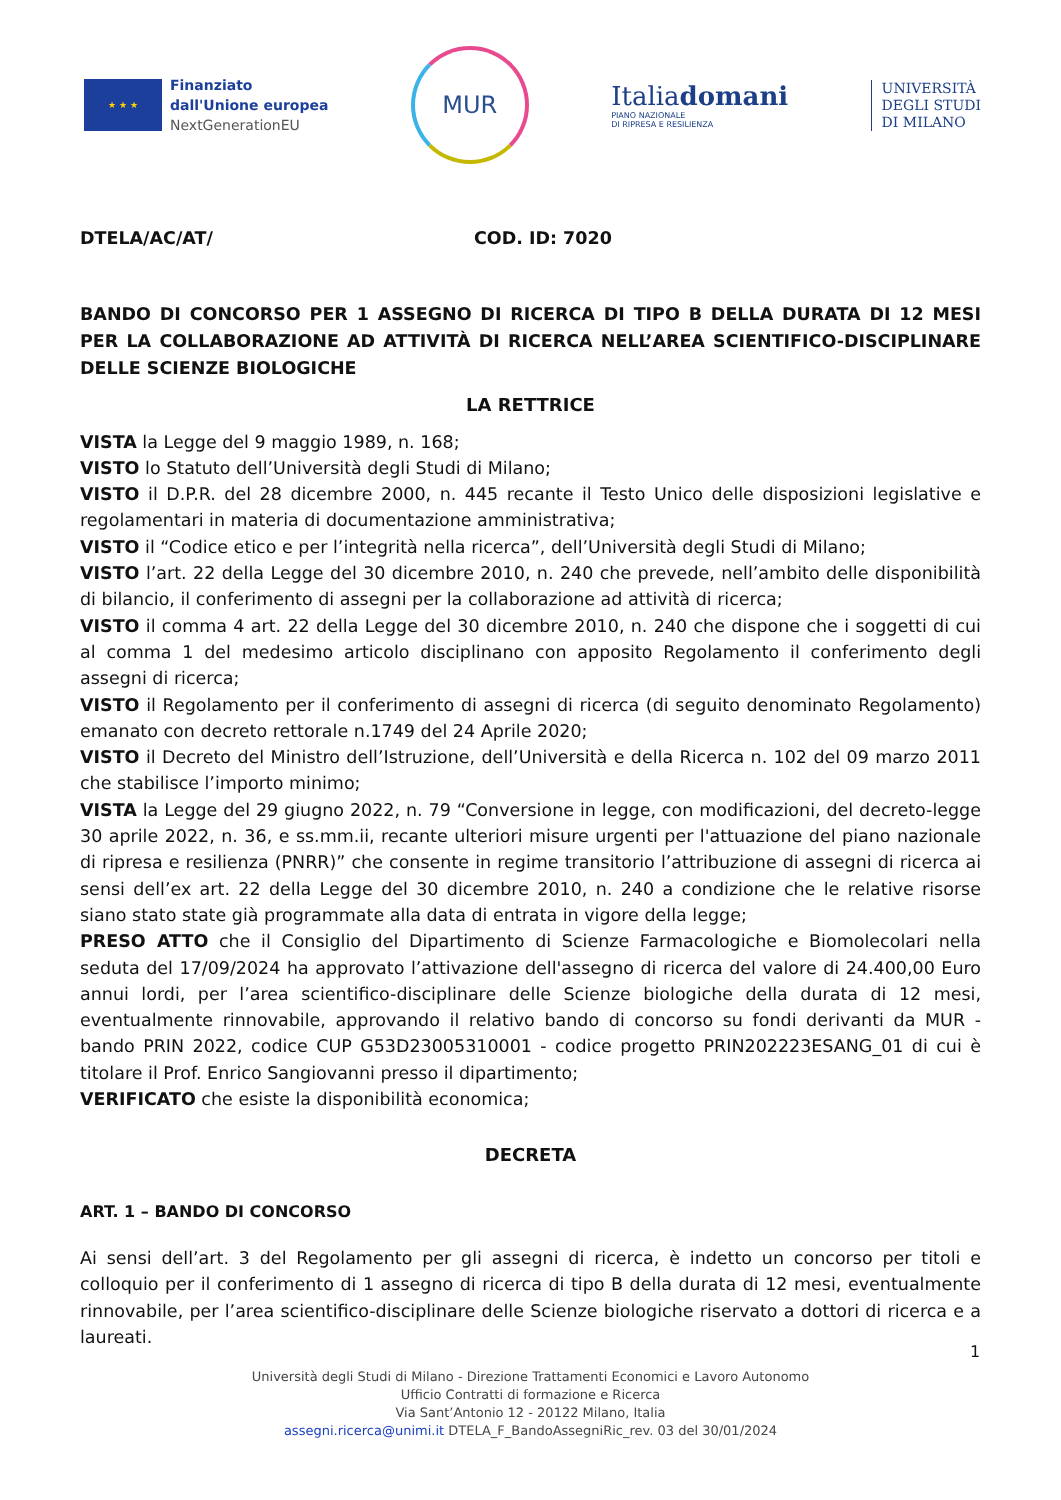★ ★ ★
Finanziato
dall'Unione europea
NextGenerationEU
MUR
Italiadomani
PIANO NAZIONALE
DI RIPRESA E RESILIENZA
UNIVERSITÀ
DEGLI STUDI
DI MILANO
DTELA/AC/AT/ COD. ID: 7020
BANDO DI CONCORSO PER 1 ASSEGNO DI RICERCA DI TIPO B DELLA DURATA DI 12 MESI PER LA COLLABORAZIONE AD ATTIVITÀ DI RICERCA NELL’AREA SCIENTIFICO-DISCIPLINARE DELLE SCIENZE BIOLOGICHE
LA RETTRICE
VISTA la Legge del 9 maggio 1989, n. 168;
VISTO lo Statuto dell’Università degli Studi di Milano;
VISTO il D.P.R. del 28 dicembre 2000, n. 445 recante il Testo Unico delle disposizioni legislative e regolamentari in materia di documentazione amministrativa;
VISTO il “Codice etico e per l’integrità nella ricerca”, dell’Università degli Studi di Milano;
VISTO l’art. 22 della Legge del 30 dicembre 2010, n. 240 che prevede, nell’ambito delle disponibilità di bilancio, il conferimento di assegni per la collaborazione ad attività di ricerca;
VISTO il comma 4 art. 22 della Legge del 30 dicembre 2010, n. 240 che dispone che i soggetti di cui al comma 1 del medesimo articolo disciplinano con apposito Regolamento il conferimento degli assegni di ricerca;
VISTO il Regolamento per il conferimento di assegni di ricerca (di seguito denominato Regolamento) emanato con decreto rettorale n.1749 del 24 Aprile 2020;
VISTO il Decreto del Ministro dell’Istruzione, dell’Università e della Ricerca n. 102 del 09 marzo 2011 che stabilisce l’importo minimo;
VISTA la Legge del 29 giugno 2022, n. 79 “Conversione in legge, con modificazioni, del decreto-legge 30 aprile 2022, n. 36, e ss.mm.ii, recante ulteriori misure urgenti per l'attuazione del piano nazionale di ripresa e resilienza (PNRR)” che consente in regime transitorio l’attribuzione di assegni di ricerca ai sensi dell’ex art. 22 della Legge del 30 dicembre 2010, n. 240 a condizione che le relative risorse siano stato state già programmate alla data di entrata in vigore della legge;
PRESO ATTO che il Consiglio del Dipartimento di Scienze Farmacologiche e Biomolecolari nella seduta del 17/09/2024 ha approvato l’attivazione dell'assegno di ricerca del valore di 24.400,00 Euro annui lordi, per l’area scientifico-disciplinare delle Scienze biologiche della durata di 12 mesi, eventualmente rinnovabile, approvando il relativo bando di concorso su fondi derivanti da MUR - bando PRIN 2022, codice CUP G53D23005310001 - codice progetto PRIN202223ESANG_01 di cui è titolare il Prof. Enrico Sangiovanni presso il dipartimento;
VERIFICATO che esiste la disponibilità economica;
DECRETA
ART. 1 – BANDO DI CONCORSO
Ai sensi dell’art. 3 del Regolamento per gli assegni di ricerca, è indetto un concorso per titoli e colloquio per il conferimento di 1 assegno di ricerca di tipo B della durata di 12 mesi, eventualmente rinnovabile, per l’area scientifico-disciplinare delle Scienze biologiche riservato a dottori di ricerca e a laureati.
1
Università degli Studi di Milano - Direzione Trattamenti Economici e Lavoro Autonomo
Ufficio Contratti di formazione e Ricerca
Via Sant’Antonio 12 - 20122 Milano, Italia
assegni.ricerca@unimi.it DTELA_F_BandoAssegniRic_rev. 03 del 30/01/2024